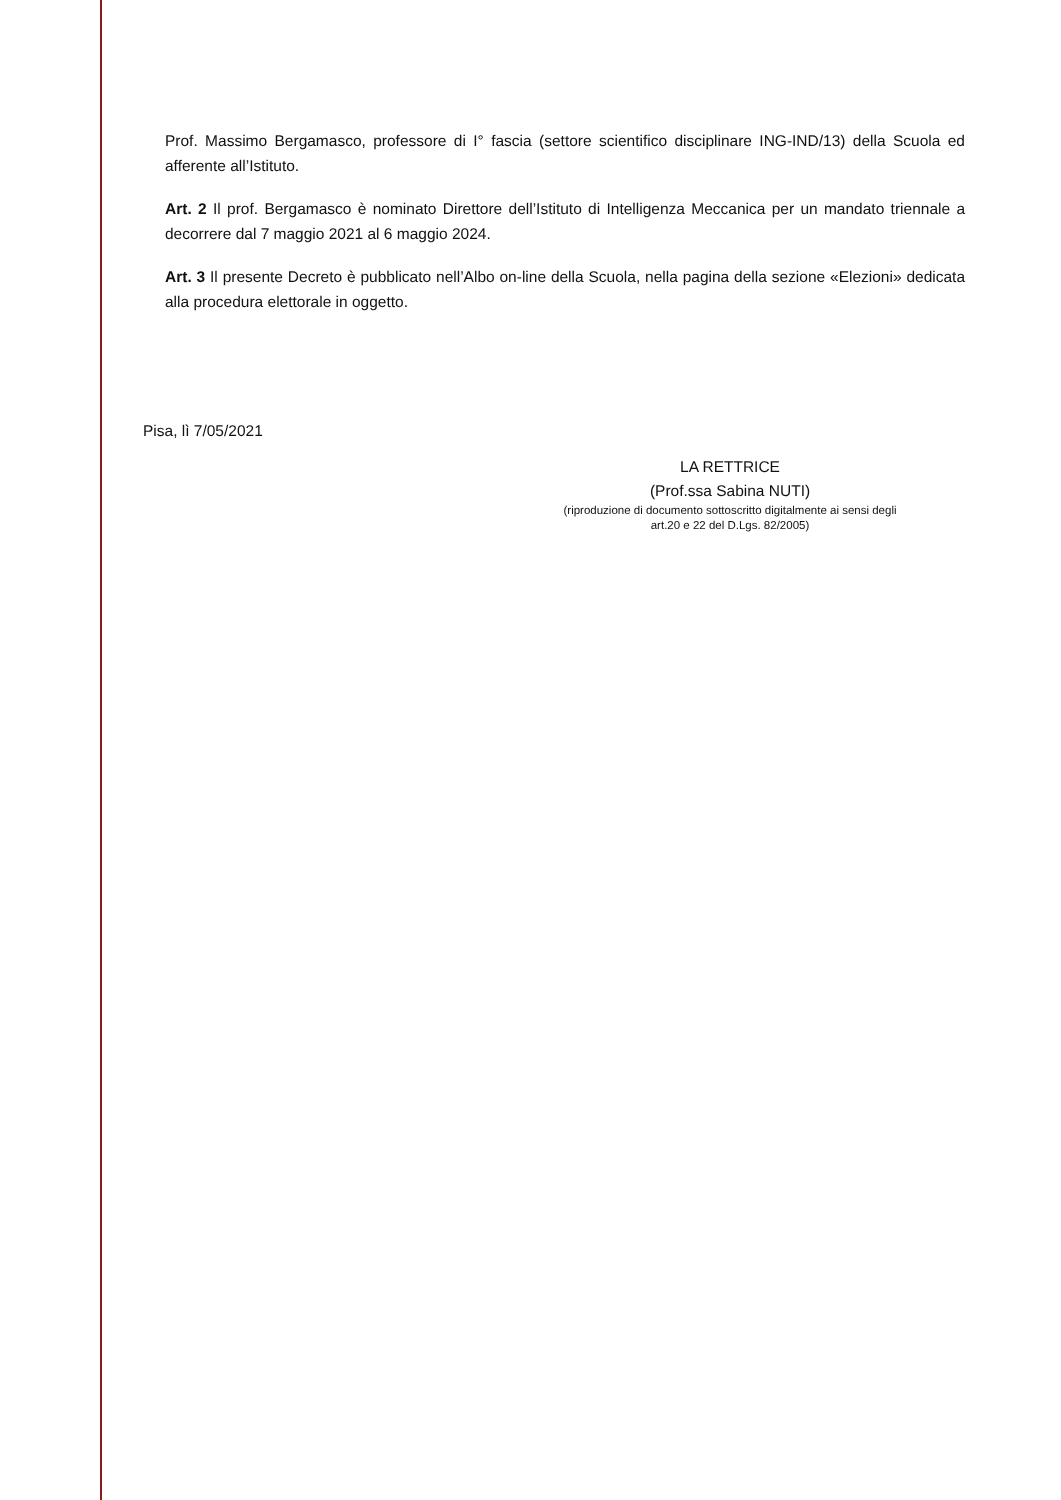Prof. Massimo Bergamasco, professore di I° fascia (settore scientifico disciplinare ING-IND/13) della Scuola ed afferente all’Istituto.
Art. 2 Il prof. Bergamasco è nominato Direttore dell’Istituto di Intelligenza Meccanica per un mandato triennale a decorrere dal 7 maggio 2021 al 6 maggio 2024.
Art. 3 Il presente Decreto è pubblicato nell’Albo on-line della Scuola, nella pagina della sezione «Elezioni» dedicata alla procedura elettorale in oggetto.
Pisa, lì 7/05/2021
LA RETTRICE
(Prof.ssa Sabina NUTI)
(riproduzione di documento sottoscritto digitalmente ai sensi degli
art.20 e 22 del D.Lgs. 82/2005)